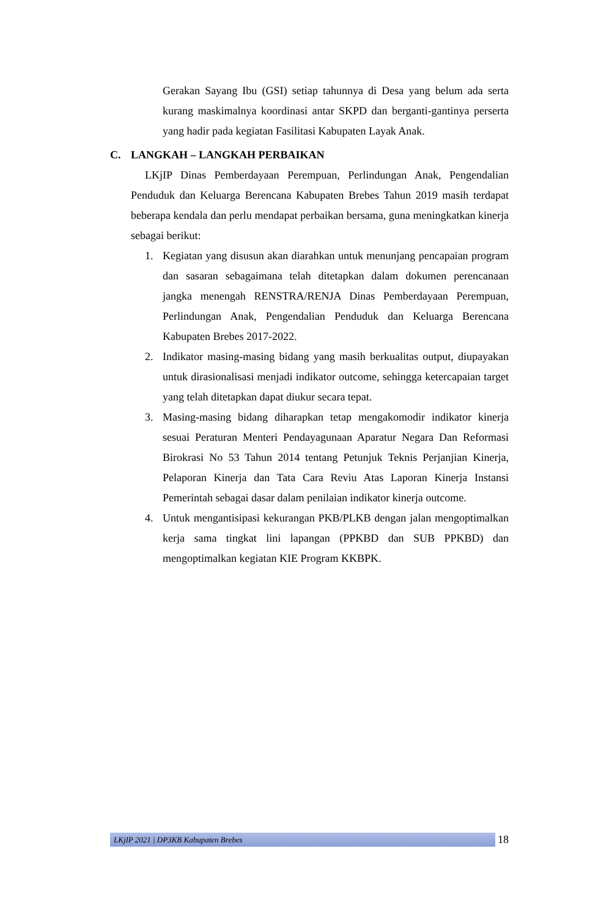Gerakan Sayang Ibu (GSI) setiap tahunnya di Desa yang belum ada serta kurang maskimalnya koordinasi antar SKPD dan berganti-gantinya perserta yang hadir pada kegiatan Fasilitasi Kabupaten Layak Anak.
C. LANGKAH – LANGKAH PERBAIKAN
LKjIP Dinas Pemberdayaan Perempuan, Perlindungan Anak, Pengendalian Penduduk dan Keluarga Berencana Kabupaten Brebes Tahun 2019 masih terdapat beberapa kendala dan perlu mendapat perbaikan bersama, guna meningkatkan kinerja sebagai berikut:
1. Kegiatan yang disusun akan diarahkan untuk menunjang pencapaian program dan sasaran sebagaimana telah ditetapkan dalam dokumen perencanaan jangka menengah RENSTRA/RENJA Dinas Pemberdayaan Perempuan, Perlindungan Anak, Pengendalian Penduduk dan Keluarga Berencana Kabupaten Brebes 2017-2022.
2. Indikator masing-masing bidang yang masih berkualitas output, diupayakan untuk dirasionalisasi menjadi indikator outcome, sehingga ketercapaian target yang telah ditetapkan dapat diukur secara tepat.
3. Masing-masing bidang diharapkan tetap mengakomodir indikator kinerja sesuai Peraturan Menteri Pendayagunaan Aparatur Negara Dan Reformasi Birokrasi No 53 Tahun 2014 tentang Petunjuk Teknis Perjanjian Kinerja, Pelaporan Kinerja dan Tata Cara Reviu Atas Laporan Kinerja Instansi Pemerintah sebagai dasar dalam penilaian indikator kinerja outcome.
4. Untuk mengantisipasi kekurangan PKB/PLKB dengan jalan mengoptimalkan kerja sama tingkat lini lapangan (PPKBD dan SUB PPKBD) dan mengoptimalkan kegiatan KIE Program KKBPK.
LKjIP 2021 | DP3KB Kabupaten Brebes
18